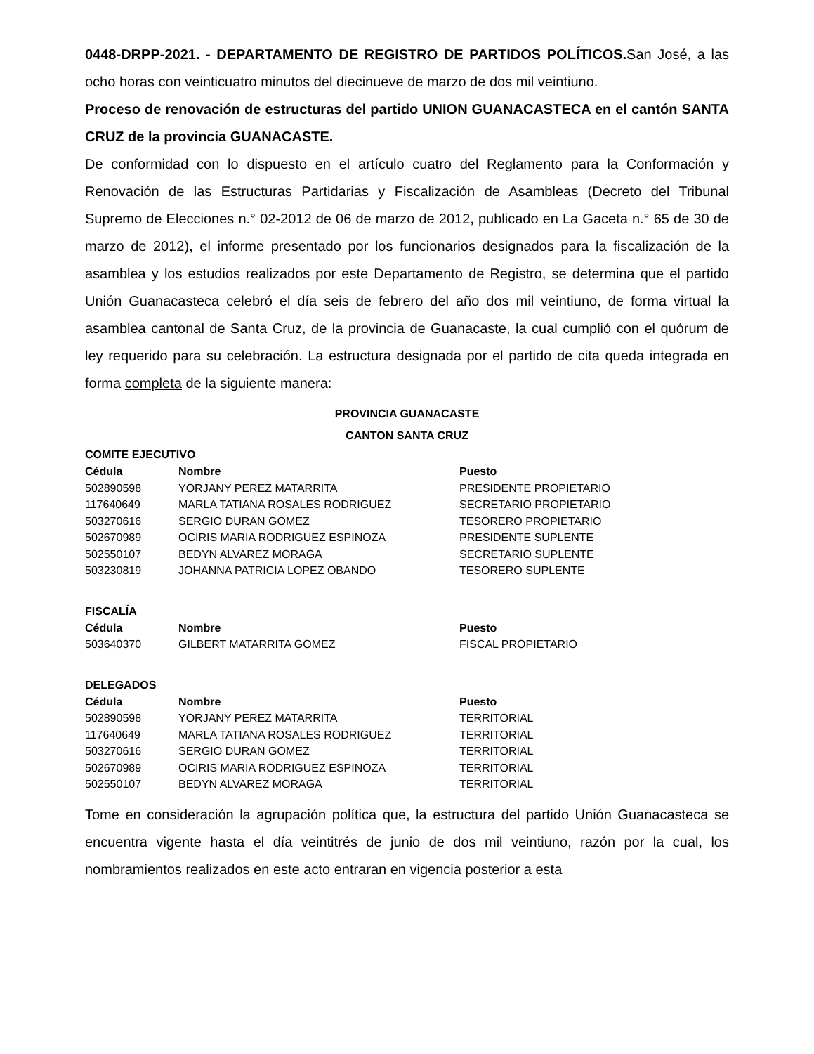0448-DRPP-2021. - DEPARTAMENTO DE REGISTRO DE PARTIDOS POLÍTICOS. San José, a las ocho horas con veinticuatro minutos del diecinueve de marzo de dos mil veintiuno.
Proceso de renovación de estructuras del partido UNION GUANACASTECA en el cantón SANTA CRUZ de la provincia GUANACASTE.
De conformidad con lo dispuesto en el artículo cuatro del Reglamento para la Conformación y Renovación de las Estructuras Partidarias y Fiscalización de Asambleas (Decreto del Tribunal Supremo de Elecciones n.° 02-2012 de 06 de marzo de 2012, publicado en La Gaceta n.° 65 de 30 de marzo de 2012), el informe presentado por los funcionarios designados para la fiscalización de la asamblea y los estudios realizados por este Departamento de Registro, se determina que el partido Unión Guanacasteca celebró el día seis de febrero del año dos mil veintiuno, de forma virtual la asamblea cantonal de Santa Cruz, de la provincia de Guanacaste, la cual cumplió con el quórum de ley requerido para su celebración. La estructura designada por el partido de cita queda integrada en forma completa de la siguiente manera:
PROVINCIA GUANACASTE
CANTON SANTA CRUZ
COMITE EJECUTIVO
| Cédula | Nombre | Puesto |
| --- | --- | --- |
| 502890598 | YORJANY PEREZ MATARRITA | PRESIDENTE PROPIETARIO |
| 117640649 | MARLA TATIANA ROSALES RODRIGUEZ | SECRETARIO PROPIETARIO |
| 503270616 | SERGIO DURAN GOMEZ | TESORERO PROPIETARIO |
| 502670989 | OCIRIS MARIA RODRIGUEZ ESPINOZA | PRESIDENTE SUPLENTE |
| 502550107 | BEDYN ALVAREZ MORAGA | SECRETARIO SUPLENTE |
| 503230819 | JOHANNA PATRICIA LOPEZ OBANDO | TESORERO SUPLENTE |
FISCALÍA
| Cédula | Nombre | Puesto |
| --- | --- | --- |
| 503640370 | GILBERT MATARRITA GOMEZ | FISCAL PROPIETARIO |
DELEGADOS
| Cédula | Nombre | Puesto |
| --- | --- | --- |
| 502890598 | YORJANY PEREZ MATARRITA | TERRITORIAL |
| 117640649 | MARLA TATIANA ROSALES RODRIGUEZ | TERRITORIAL |
| 503270616 | SERGIO DURAN GOMEZ | TERRITORIAL |
| 502670989 | OCIRIS MARIA RODRIGUEZ ESPINOZA | TERRITORIAL |
| 502550107 | BEDYN ALVAREZ MORAGA | TERRITORIAL |
Tome en consideración la agrupación política que, la estructura del partido Unión Guanacasteca se encuentra vigente hasta el día veintitrés de junio de dos mil veintiuno, razón por la cual, los nombramientos realizados en este acto entraran en vigencia posterior a esta